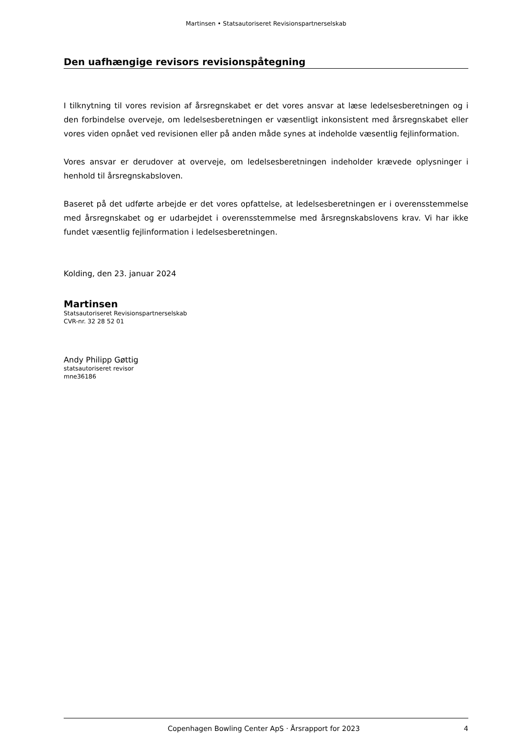Martinsen • Statsautoriseret Revisionspartnerselskab
Den uafhængige revisors revisionspåtegning
I tilknytning til vores revision af årsregnskabet er det vores ansvar at læse ledelsesberetningen og i den forbindelse overveje, om ledelsesberetningen er væsentligt inkonsistent med årsregnskabet eller vores viden opnået ved revisionen eller på anden måde synes at indeholde væsentlig fejlinformation.
Vores ansvar er derudover at overveje, om ledelsesberetningen indeholder krævede oplysninger i henhold til årsregnskabsloven.
Baseret på det udførte arbejde er det vores opfattelse, at ledelsesberetningen er i overensstemmelse med årsregnskabet og er udarbejdet i overensstemmelse med årsregnskabslovens krav. Vi har ikke fundet væsentlig fejlinformation i ledelsesberetningen.
Kolding, den 23. januar 2024
Martinsen
Statsautoriseret Revisionspartnerselskab
CVR-nr. 32 28 52 01
Andy Philipp Gøttig
statsautoriseret revisor
mne36186
Copenhagen Bowling Center ApS · Årsrapport for 2023 4